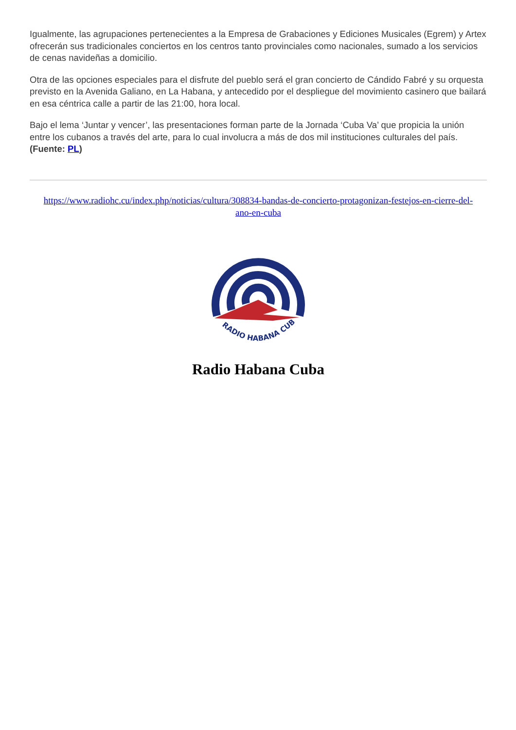Igualmente, las agrupaciones pertenecientes a la Empresa de Grabaciones y Ediciones Musicales (Egrem) y Artex ofrecerán sus tradicionales conciertos en los centros tanto provinciales como nacionales, sumado a los servicios de cenas navideñas a domicilio.
Otra de las opciones especiales para el disfrute del pueblo será el gran concierto de Cándido Fabré y su orquesta previsto en la Avenida Galiano, en La Habana, y antecedido por el despliegue del movimiento casinero que bailará en esa céntrica calle a partir de las 21:00, hora local.
Bajo el lema ‘Juntar y vencer’, las presentaciones forman parte de la Jornada ‘Cuba Va’ que propicia la unión entre los cubanos a través del arte, para lo cual involucra a más de dos mil instituciones culturales del país. (Fuente: PL)
https://www.radiohc.cu/index.php/noticias/cultura/308834-bandas-de-concierto-protagonizan-festejos-en-cierre-del-ano-en-cuba
RADIO HABANA CUBA
Radio Habana Cuba